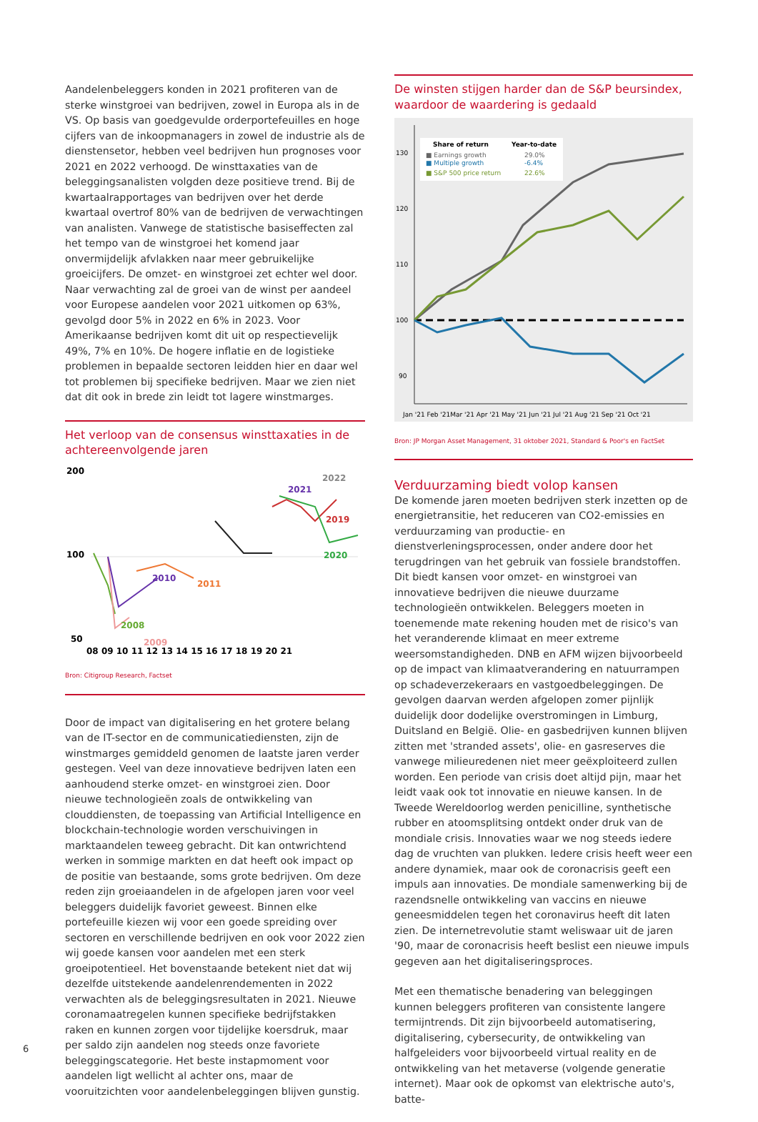Aandelenbeleggers konden in 2021 profiteren van de sterke winstgroei van bedrijven, zowel in Europa als in de VS. Op basis van goedgevulde orderportefeuilles en hoge cijfers van de inkoopmanagers in zowel de industrie als de dienstensetor, hebben veel bedrijven hun prognoses voor 2021 en 2022 verhoogd. De winsttaxaties van de beleggingsanalisten volgden deze positieve trend. Bij de kwartaalrapportages van bedrijven over het derde kwartaal overtrof 80% van de bedrijven de verwachtingen van analisten. Vanwege de statistische basiseffecten zal het tempo van de winstgroei het komend jaar onvermijdelijk afvlakken naar meer gebruikelijke groeicijfers. De omzet- en winstgroei zet echter wel door. Naar verwachting zal de groei van de winst per aandeel voor Europese aandelen voor 2021 uitkomen op 63%, gevolgd door 5% in 2022 en 6% in 2023. Voor Amerikaanse bedrijven komt dit uit op respectievelijk 49%, 7% en 10%. De hogere inflatie en de logistieke problemen in bepaalde sectoren leidden hier en daar wel tot problemen bij specifieke bedrijven. Maar we zien niet dat dit ook in brede zin leidt tot lagere winstmarges.
Het verloop van de consensus winsttaxaties in de achtereenvolgende jaren
200
100
50
08 09 10 11 12 13 14 15 16 17 18 19 20 21
2010
2011
2008
2009
2021
2022
2019
2020
Bron: Citigroup Research, Factset
Door de impact van digitalisering en het grotere belang van de IT-sector en de communicatiediensten, zijn de winstmarges gemiddeld genomen de laatste jaren verder gestegen. Veel van deze innovatieve bedrijven laten een aanhoudend sterke omzet- en winstgroei zien. Door nieuwe technologieën zoals de ontwikkeling van clouddiensten, de toepassing van Artificial Intelligence en blockchain-technologie worden verschuivingen in marktaandelen teweeg gebracht. Dit kan ontwrichtend werken in sommige markten en dat heeft ook impact op de positie van bestaande, soms grote bedrijven. Om deze reden zijn groeiaandelen in de afgelopen jaren voor veel beleggers duidelijk favoriet geweest. Binnen elke portefeuille kiezen wij voor een goede spreiding over sectoren en verschillende bedrijven en ook voor 2022 zien wij goede kansen voor aandelen met een sterk groeipotentieel. Het bovenstaande betekent niet dat wij dezelfde uitstekende aandelenrendementen in 2022 verwachten als de beleggingsresultaten in 2021. Nieuwe coronamaatregelen kunnen specifieke bedrijfstakken raken en kunnen zorgen voor tijdelijke koersdruk, maar per saldo zijn aandelen nog steeds onze favoriete beleggingscategorie. Het beste instapmoment voor aandelen ligt wellicht al achter ons, maar de vooruitzichten voor aandelenbeleggingen blijven gunstig.
De winsten stijgen harder dan de S&P beursindex, waardoor de waardering is gedaald
130
120
110
100
90
Share of return
Year-to-date
■ Earnings growth
29.0%
■ Multiple growth
-6.4%
■ S&P 500 price return
22.6%
Jan '21 Feb '21Mar '21 Apr '21 May '21 Jun '21 Jul '21 Aug '21 Sep '21 Oct '21
Bron: JP Morgan Asset Management, 31 oktober 2021, Standard & Poor's en FactSet
Verduurzaming biedt volop kansen
De komende jaren moeten bedrijven sterk inzetten op de energietransitie, het reduceren van CO2-emissies en verduurzaming van productie- en dienstverleningsprocessen, onder andere door het terugdringen van het gebruik van fossiele brandstoffen. Dit biedt kansen voor omzet- en winstgroei van innovatieve bedrijven die nieuwe duurzame technologieën ontwikkelen. Beleggers moeten in toenemende mate rekening houden met de risico's van het veranderende klimaat en meer extreme weersomstandigheden. DNB en AFM wijzen bijvoorbeeld op de impact van klimaatverandering en natuurrampen op schadeverzekeraars en vastgoedbeleggingen. De gevolgen daarvan werden afgelopen zomer pijnlijk duidelijk door dodelijke overstromingen in Limburg, Duitsland en België. Olie- en gasbedrijven kunnen blijven zitten met 'stranded assets', olie- en gasreserves die vanwege milieuredenen niet meer geëxploiteerd zullen worden. Een periode van crisis doet altijd pijn, maar het leidt vaak ook tot innovatie en nieuwe kansen. In de Tweede Wereldoorlog werden penicilline, synthetische rubber en atoomsplitsing ontdekt onder druk van de mondiale crisis. Innovaties waar we nog steeds iedere dag de vruchten van plukken. Iedere crisis heeft weer een andere dynamiek, maar ook de coronacrisis geeft een impuls aan innovaties. De mondiale samenwerking bij de razendsnelle ontwikkeling van vaccins en nieuwe geneesmiddelen tegen het coronavirus heeft dit laten zien. De internetrevolutie stamt weliswaar uit de jaren '90, maar de coronacrisis heeft beslist een nieuwe impuls gegeven aan het digitaliseringsproces.
Met een thematische benadering van beleggingen kunnen beleggers profiteren van consistente langere termijntrends. Dit zijn bijvoorbeeld automatisering, digitalisering, cybersecurity, de ontwikkeling van halfgeleiders voor bijvoorbeeld virtual reality en de ontwikkeling van het metaverse (volgende generatie internet). Maar ook de opkomst van elektrische auto's, batte-
6